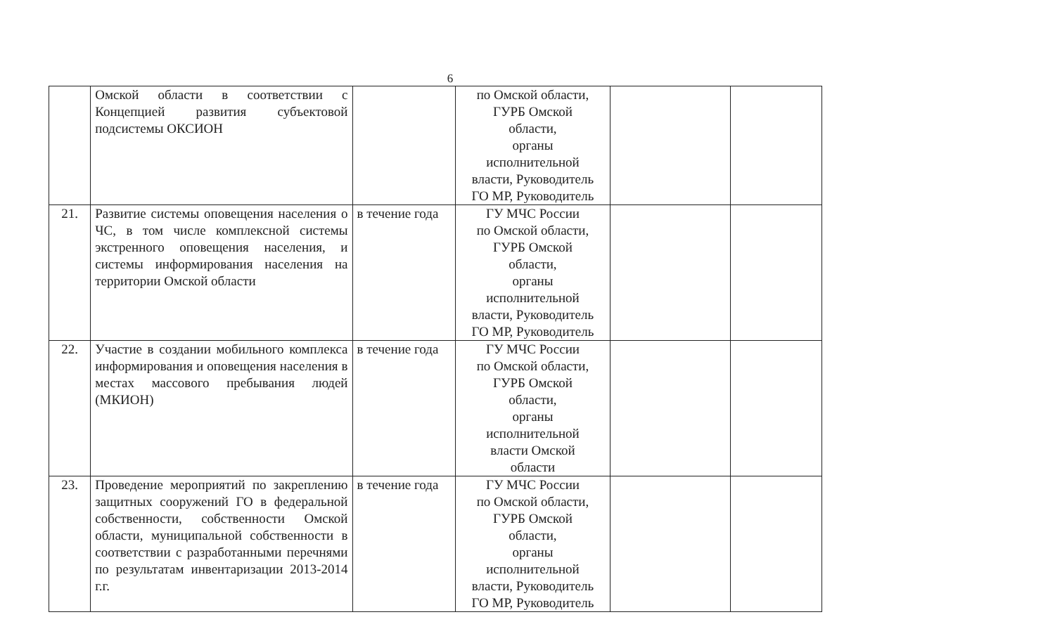6
| | Омской области в соответствии с Концепцией развития субъектовой подсистемы ОКСИОН | | по Омской области, ГУРБ Омской области, органы исполнительной власти, Руководитель ГО МР, Руководитель | | |
| 21. | Развитие системы оповещения населения о ЧС, в том числе комплексной системы экстренного оповещения населения, и системы информирования населения на территории Омской области | в течение года | ГУ МЧС России по Омской области, ГУРБ Омской области, органы исполнительной власти, Руководитель ГО МР, Руководитель | | |
| 22. | Участие в создании мобильного комплекса информирования и оповещения населения в местах массового пребывания людей (МКИОН) | в течение года | ГУ МЧС России по Омской области, ГУРБ Омской области, органы исполнительной власти Омской области | | |
| 23. | Проведение мероприятий по закреплению защитных сооружений ГО в федеральной собственности, собственности Омской области, муниципальной собственности в соответствии с разработанными перечнями по результатам инвентаризации 2013-2014 г.г. | в течение года | ГУ МЧС России по Омской области, ГУРБ Омской области, органы исполнительной власти, Руководитель ГО МР, Руководитель | | |